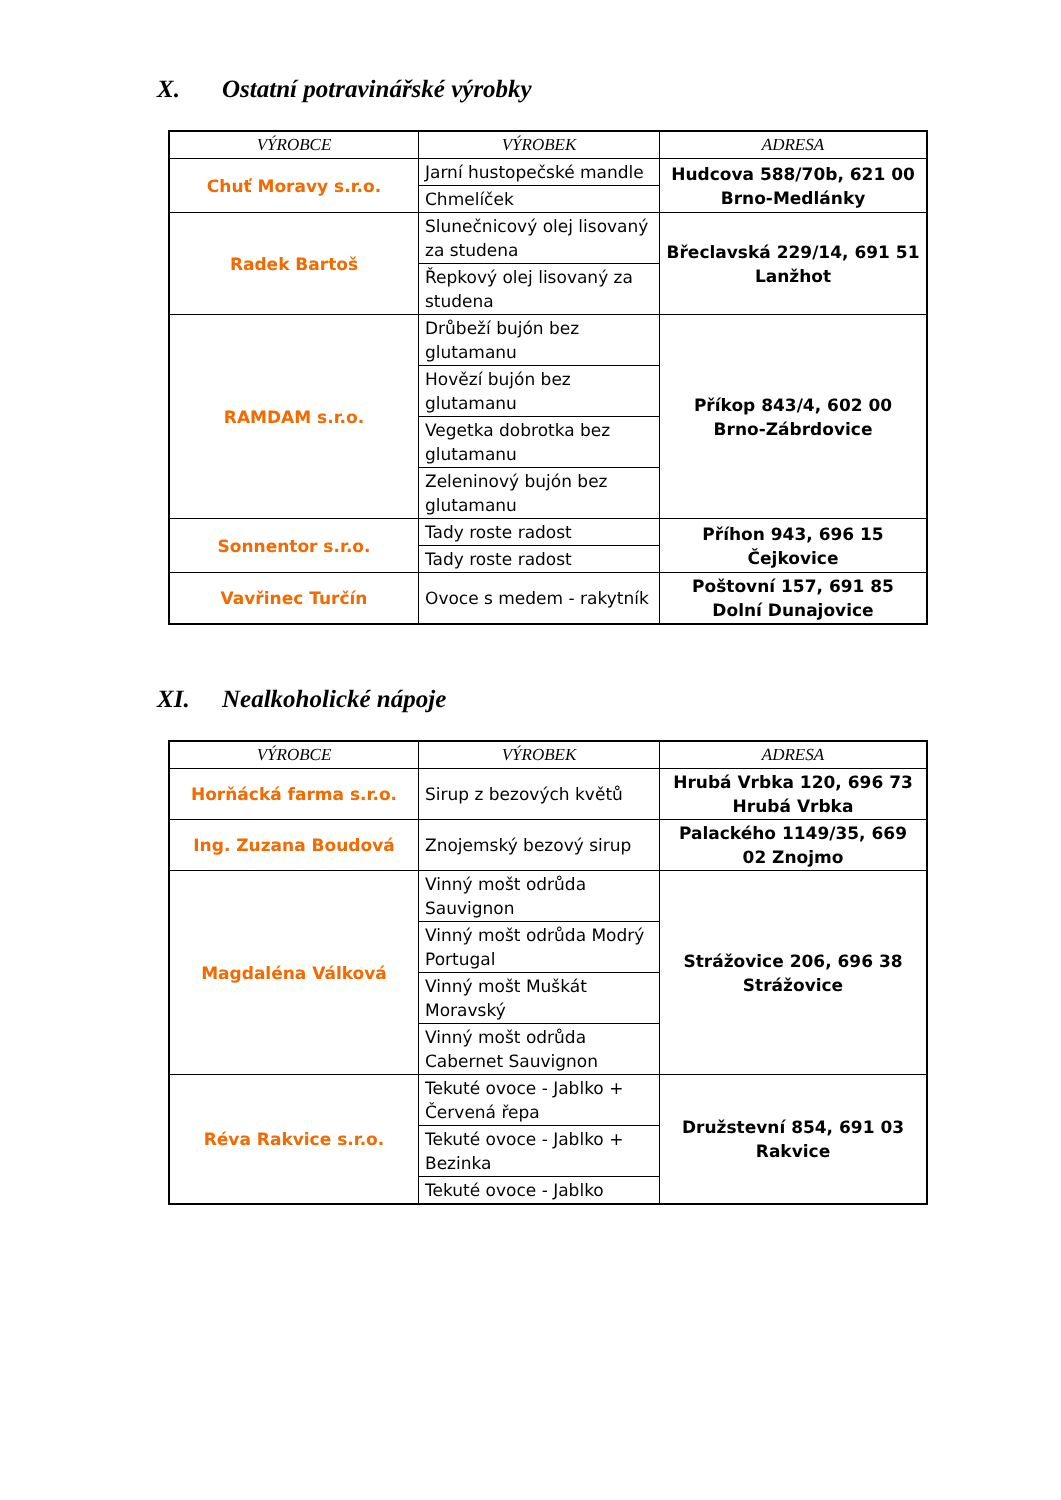X. Ostatní potravinářské výrobky
| VÝROBCE | VÝROBEK | ADRESA |
| --- | --- | --- |
| Chuť Moravy s.r.o. | Jarní hustopečské mandle | Hudcova 588/70b, 621 00 Brno-Medlánky |
| | Chmelíček | |
| Radek Bartoš | Slunečnicový olej lisovaný za studena | Břeclavská 229/14, 691 51 Lanžhot |
| | Řepkový olej lisovaný za studena | |
| RAMDAM s.r.o. | Drůbeží bujón bez glutamanu | Příkop 843/4, 602 00 Brno-Zábrdovice |
| | Hovězí bujón bez glutamanu | |
| | Vegetka dobrotka bez glutamanu | |
| | Zeleninový bujón bez glutamanu | |
| Sonnentor s.r.o. | Tady roste radost | Příhon 943, 696 15 Čejkovice |
| | Tady roste radost | |
| Vavřinec Turčín | Ovoce s medem - rakytník | Poštovní 157, 691 85 Dolní Dunajovice |
XI. Nealkoholické nápoje
| VÝROBCE | VÝROBEK | ADRESA |
| --- | --- | --- |
| Horňácká farma s.r.o. | Sirup z bezových květů | Hrubá Vrbka 120, 696 73 Hrubá Vrbka |
| Ing. Zuzana Boudová | Znojemský bezový sirup | Palackého 1149/35, 669 02 Znojmo |
| Magdaléna Válková | Vinný mošt odrůda Sauvignon | Strážovice 206, 696 38 Strážovice |
| | Vinný mošt odrůda Modrý Portugal | |
| | Vinný mošt Muškát Moravský | |
| | Vinný mošt odrůda Cabernet Sauvignon | |
| Réva Rakvice s.r.o. | Tekuté ovoce - Jablko + Červená řepa | Družstevní 854, 691 03 Rakvice |
| | Tekuté ovoce - Jablko + Bezinka | |
| | Tekuté ovoce - Jablko | |